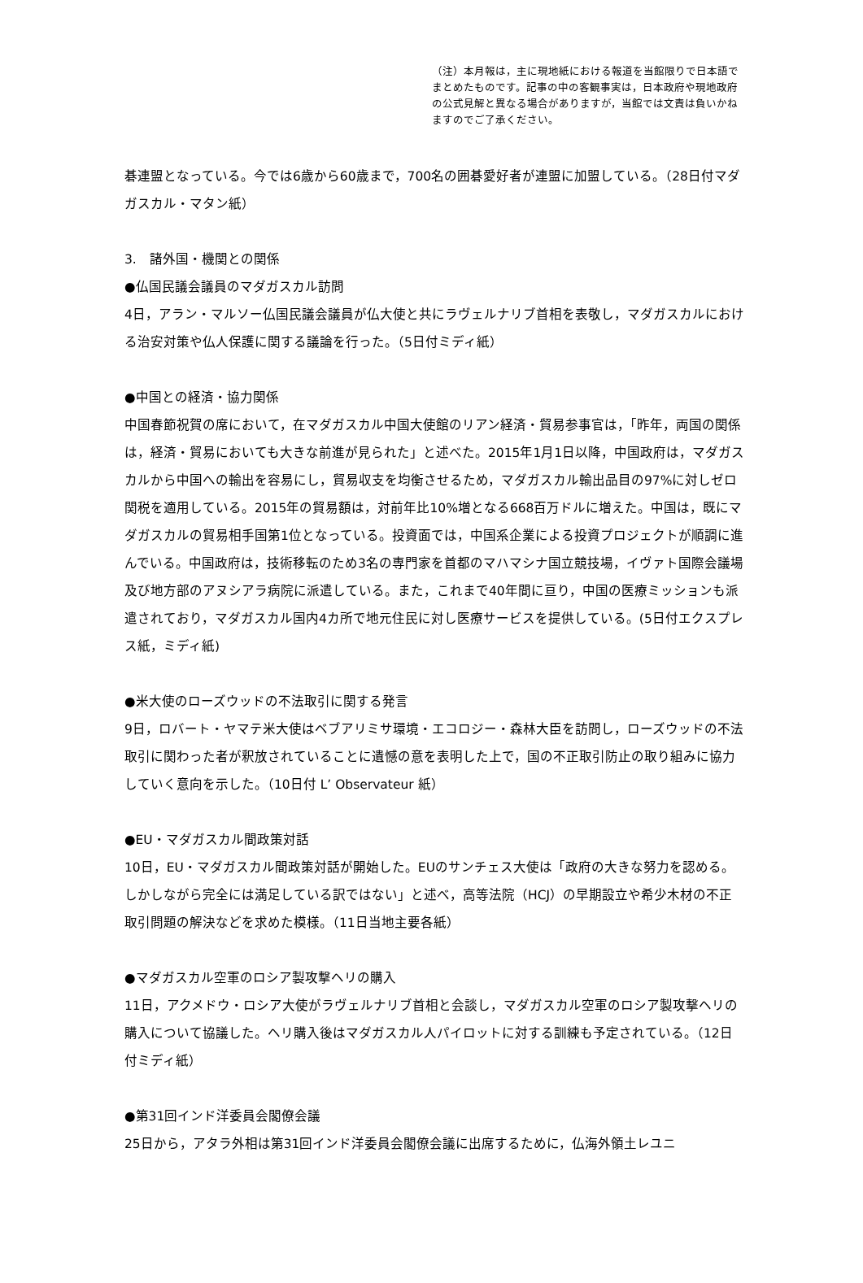（注）本月報は，主に現地紙における報道を当館限りで日本語でまとめたものです。記事の中の客観事実は，日本政府や現地政府の公式見解と異なる場合がありますが，当館では文責は負いかねますのでご了承ください。
碁連盟となっている。今では6歳から60歳まで，700名の囲碁愛好者が連盟に加盟している。（28日付マダガスカル・マタン紙）
3.　諸外国・機関との関係
●仏国民議会議員のマダガスカル訪問
4日，アラン・マルソー仏国民議会議員が仏大使と共にラヴェルナリブ首相を表敬し，マダガスカルにおける治安対策や仏人保護に関する議論を行った。（5日付ミディ紙）
●中国との経済・協力関係
中国春節祝賀の席において，在マダガスカル中国大使館のリアン経済・貿易参事官は，「昨年，両国の関係は，経済・貿易においても大きな前進が見られた」と述べた。2015年1月1日以降，中国政府は，マダガスカルから中国への輸出を容易にし，貿易収支を均衡させるため，マダガスカル輸出品目の97%に対しゼロ関税を適用している。2015年の貿易額は，対前年比10%増となる668百万ドルに増えた。中国は，既にマダガスカルの貿易相手国第1位となっている。投資面では，中国系企業による投資プロジェクトが順調に進んでいる。中国政府は，技術移転のため3名の専門家を首都のマハマシナ国立競技場，イヴァト国際会議場及び地方部のアヌシアラ病院に派遣している。また，これまで40年間に亘り，中国の医療ミッションも派遣されており，マダガスカル国内4カ所で地元住民に対し医療サービスを提供している。(5日付エクスプレス紙，ミディ紙)
●米大使のローズウッドの不法取引に関する発言
9日，ロバート・ヤマテ米大使はベブアリミサ環境・エコロジー・森林大臣を訪問し，ローズウッドの不法取引に関わった者が釈放されていることに遺憾の意を表明した上で，国の不正取引防止の取り組みに協力していく意向を示した。（10日付 L’ Observateur 紙）
●EU・マダガスカル間政策対話
10日，EU・マダガスカル間政策対話が開始した。EUのサンチェス大使は「政府の大きな努力を認める。しかしながら完全には満足している訳ではない」と述べ，高等法院（HCJ）の早期設立や希少木材の不正取引問題の解決などを求めた模様。（11日当地主要各紙）
●マダガスカル空軍のロシア製攻撃ヘリの購入
11日，アクメドウ・ロシア大使がラヴェルナリブ首相と会談し，マダガスカル空軍のロシア製攻撃ヘリの購入について協議した。ヘリ購入後はマダガスカル人パイロットに対する訓練も予定されている。（12日付ミディ紙）
●第31回インド洋委員会閣僚会議
25日から，アタラ外相は第31回インド洋委員会閣僚会議に出席するために，仏海外領土レユニ